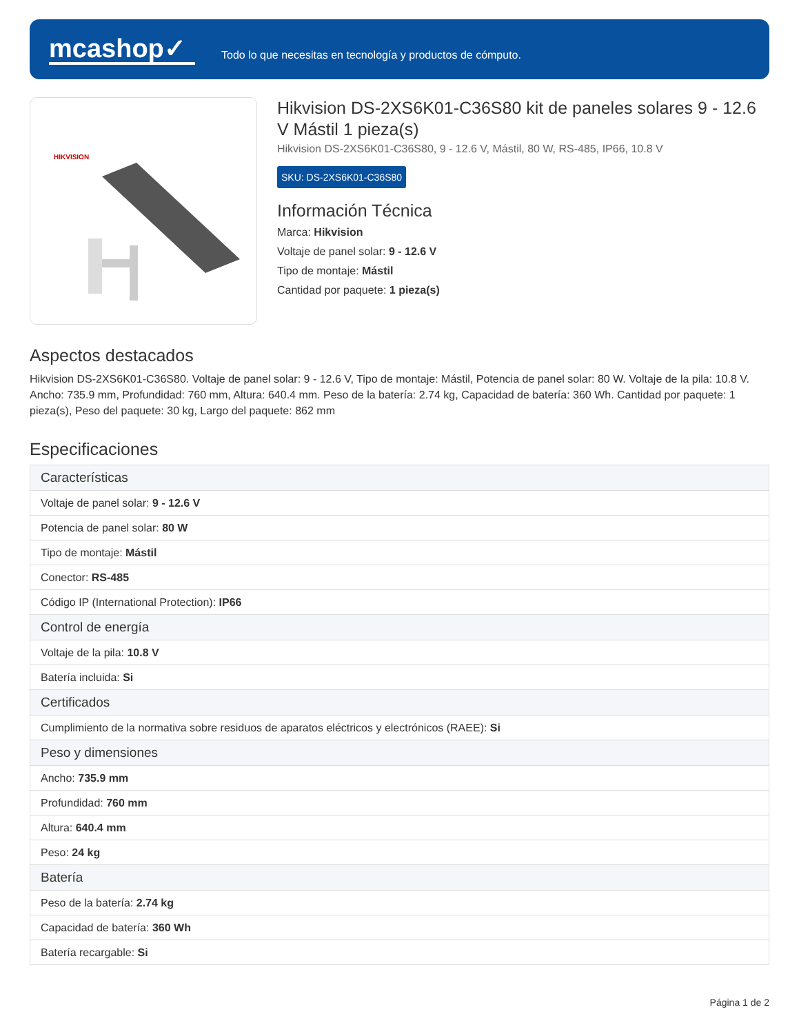mcashop✓
Todo lo que necesitas en tecnología y productos de cómputo.
HIKVISION
Hikvision DS-2XS6K01-C36S80 kit de paneles solares 9 - 12.6 V Mástil 1 pieza(s)
Hikvision DS-2XS6K01-C36S80, 9 - 12.6 V, Mástil, 80 W, RS-485, IP66, 10.8 V
SKU: DS-2XS6K01-C36S80
Información Técnica
Marca: Hikvision
Voltaje de panel solar: 9 - 12.6 V
Tipo de montaje: Mástil
Cantidad por paquete: 1 pieza(s)
Aspectos destacados
Hikvision DS-2XS6K01-C36S80. Voltaje de panel solar: 9 - 12.6 V, Tipo de montaje: Mástil, Potencia de panel solar: 80 W. Voltaje de la pila: 10.8 V. Ancho: 735.9 mm, Profundidad: 760 mm, Altura: 640.4 mm. Peso de la batería: 2.74 kg, Capacidad de batería: 360 Wh. Cantidad por paquete: 1 pieza(s), Peso del paquete: 30 kg, Largo del paquete: 862 mm
Especificaciones
| Características |
| --- |
| Voltaje de panel solar: 9 - 12.6 V |
| Potencia de panel solar: 80 W |
| Tipo de montaje: Mástil |
| Conector: RS-485 |
| Código IP (International Protection): IP66 |
| Control de energía |
| Voltaje de la pila: 10.8 V |
| Batería incluida: Si |
| Certificados |
| Cumplimiento de la normativa sobre residuos de aparatos eléctricos y electrónicos (RAEE): Si |
| Peso y dimensiones |
| Ancho: 735.9 mm |
| Profundidad: 760 mm |
| Altura: 640.4 mm |
| Peso: 24 kg |
| Batería |
| Peso de la batería: 2.74 kg |
| Capacidad de batería: 360 Wh |
| Batería recargable: Si |
Página 1 de 2